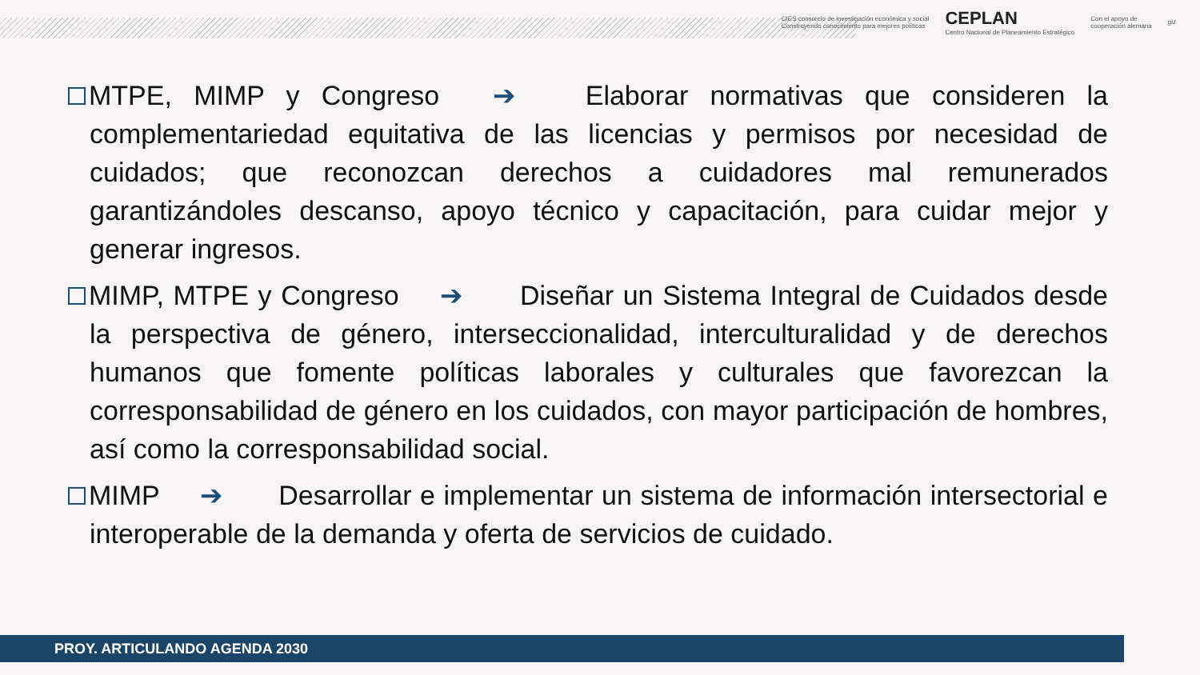CIES consorcio de investigación económica y social
Construyendo conocimiento para mejores políticas
CEPLAN
Centro Nacional de Planeamiento Estratégico
Con el apoyo de
cooperación alemana
giz
MTPE, MIMP y Congreso ➔ Elaborar normativas que consideren la complementariedad equitativa de las licencias y permisos por necesidad de cuidados; que reconozcan derechos a cuidadores mal remunerados garantizándoles descanso, apoyo técnico y capacitación, para cuidar mejor y generar ingresos.
MIMP, MTPE y Congreso ➔ Diseñar un Sistema Integral de Cuidados desde la perspectiva de género, interseccionalidad, interculturalidad y de derechos humanos que fomente políticas laborales y culturales que favorezcan la corresponsabilidad de género en los cuidados, con mayor participación de hombres, así como la corresponsabilidad social.
MIMP ➔ Desarrollar e implementar un sistema de información intersectorial e interoperable de la demanda y oferta de servicios de cuidado.
PROY. ARTICULANDO AGENDA 2030